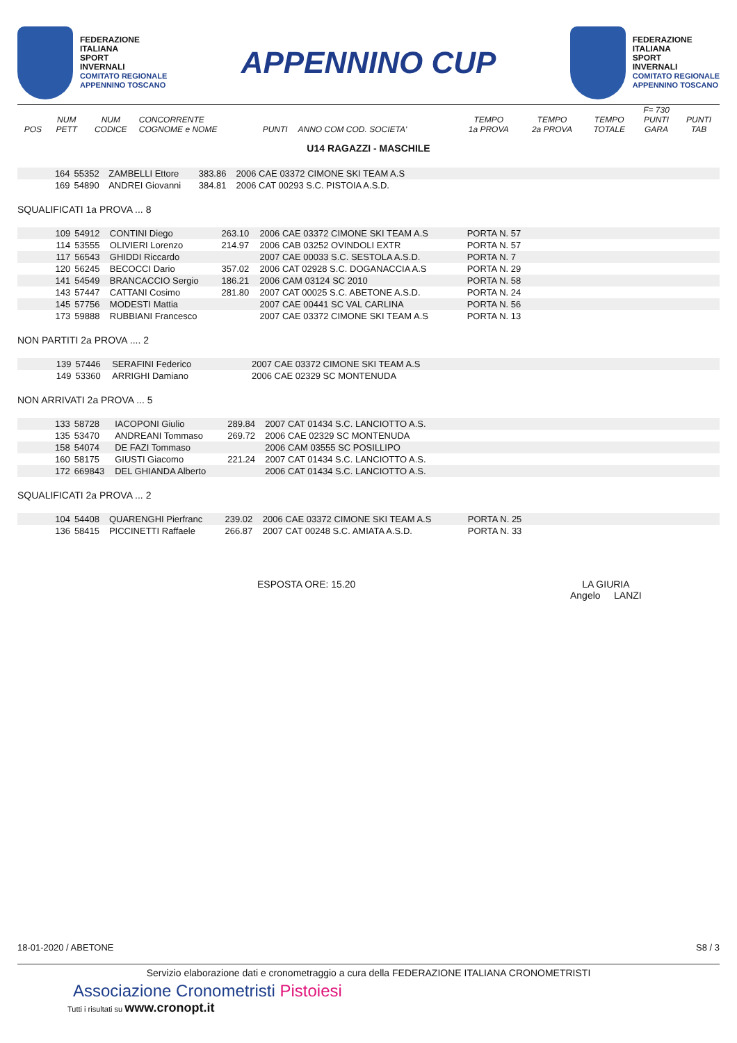FEDERAZIONE
ITALIANA
SPORT
INVERNALI
COMITATO REGIONALE
APPENNINO TOSCANO
APPENNINO CUP
FEDERAZIONE
ITALIANA
SPORT
INVERNALI
COMITATO REGIONALE
APPENNINO TOSCANO
| POS | NUM PETT | NUM CODICE | CONCORRENTE COGNOME e NOME | PUNTI | ANNO COM COD. SOCIETA' | TEMPO 1a PROVA | TEMPO 2a PROVA | TEMPO TOTALE | F= 730 PUNTI GARA | PUNTI TAB |
| --- | --- | --- | --- | --- | --- | --- | --- | --- | --- | --- |
U14 RAGAZZI - MASCHILE
| | 164 | 55352 | ZAMBELLI Ettore | 383.86 | 2006 CAE 03372 CIMONE SKI TEAM A.S | |
| | 169 | 54890 | ANDREI Giovanni | 384.81 | 2006 CAT 00293 S.C. PISTOIA A.S.D. | |
SQUALIFICATI 1a PROVA ... 8
| | 109 | 54912 | CONTINI Diego | 263.10 | 2006 CAE 03372 CIMONE SKI TEAM A.S | PORTA N. 57 | |
| | 114 | 53555 | OLIVIERI Lorenzo | 214.97 | 2006 CAB 03252 OVINDOLI EXTR | PORTA N. 57 | |
| | 117 | 56543 | GHIDDI Riccardo | | 2007 CAE 00033 S.C. SESTOLA A.S.D. | PORTA N. 7 | |
| | 120 | 56245 | BECOCCI Dario | 357.02 | 2006 CAT 02928 S.C. DOGANACCIA A.S | PORTA N. 29 | |
| | 141 | 54549 | BRANCACCIO Sergio | 186.21 | 2006 CAM 03124 SC 2010 | PORTA N. 58 | |
| | 143 | 57447 | CATTANI Cosimo | 281.80 | 2007 CAT 00025 S.C. ABETONE A.S.D. | PORTA N. 24 | |
| | 145 | 57756 | MODESTI Mattia | | 2007 CAE 00441 SC VAL CARLINA | PORTA N. 56 | |
| | 173 | 59888 | RUBBIANI Francesco | | 2007 CAE 03372 CIMONE SKI TEAM A.S | PORTA N. 13 | |
NON PARTITI 2a PROVA .... 2
| | 139 | 57446 | SERAFINI Federico | | 2007 CAE 03372 CIMONE SKI TEAM A.S | |
| | 149 | 53360 | ARRIGHI Damiano | | 2006 CAE 02329 SC MONTENUDA | |
NON ARRIVATI 2a PROVA ... 5
| | 133 | 58728 | IACOPONI Giulio | 289.84 | 2007 CAT 01434 S.C. LANCIOTTO A.S. | |
| | 135 | 53470 | ANDREANI Tommaso | 269.72 | 2006 CAE 02329 SC MONTENUDA | |
| | 158 | 54074 | DE FAZI Tommaso | | 2006 CAM 03555 SC POSILLIPO | |
| | 160 | 58175 | GIUSTI Giacomo | 221.24 | 2007 CAT 01434 S.C. LANCIOTTO A.S. | |
| | 172 | 669843 | DEL GHIANDA Alberto | | 2006 CAT 01434 S.C. LANCIOTTO A.S. | |
SQUALIFICATI 2a PROVA ... 2
| | 104 | 54408 | QUARENGHI Pierfranc | 239.02 | 2006 CAE 03372 CIMONE SKI TEAM A.S | PORTA N. 25 | |
| | 136 | 58415 | PICCINETTI Raffaele | 266.87 | 2007 CAT 00248 S.C. AMIATA A.S.D. | PORTA N. 33 | |
ESPOSTA ORE: 15.20 LA GIURIA
Angelo LANZI
18-01-2020 / ABETONE S8 / 3
Servizio elaborazione dati e cronometraggio a cura della FEDERAZIONE ITALIANA CRONOMETRISTI
Associazione Cronometristi Pistoiesi
Tutti i risultati su www.cronopt.it